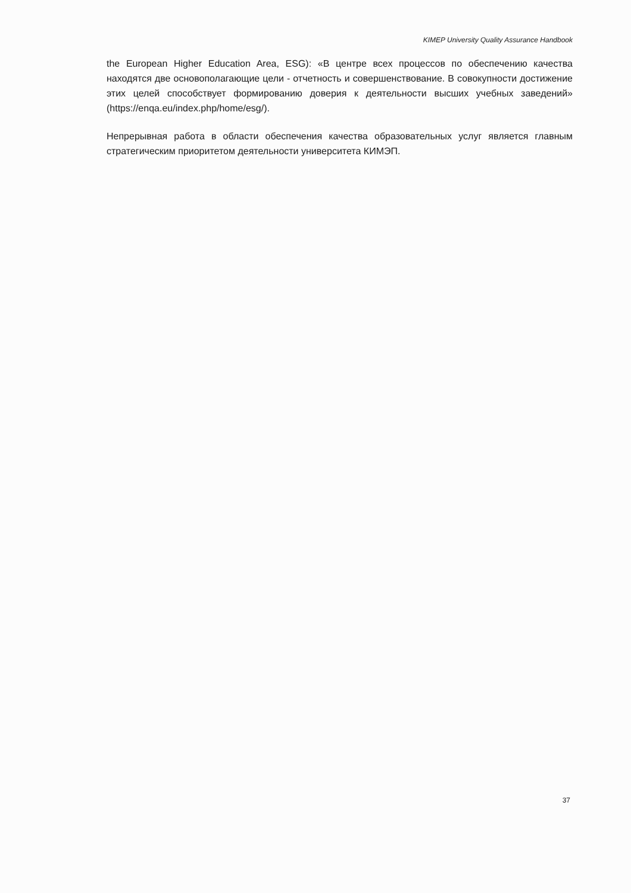KIMEP University Quality Assurance Handbook
the European Higher Education Area, ESG): «В центре всех процессов по обеспечению качества находятся две основополагающие цели - отчетность и совершенствование. В совокупности достижение этих целей способствует формированию доверия к деятельности высших учебных заведений» (https://enqa.eu/index.php/home/esg/).
Непрерывная работа в области обеспечения качества образовательных услуг является главным стратегическим приоритетом деятельности университета КИМЭП.
37